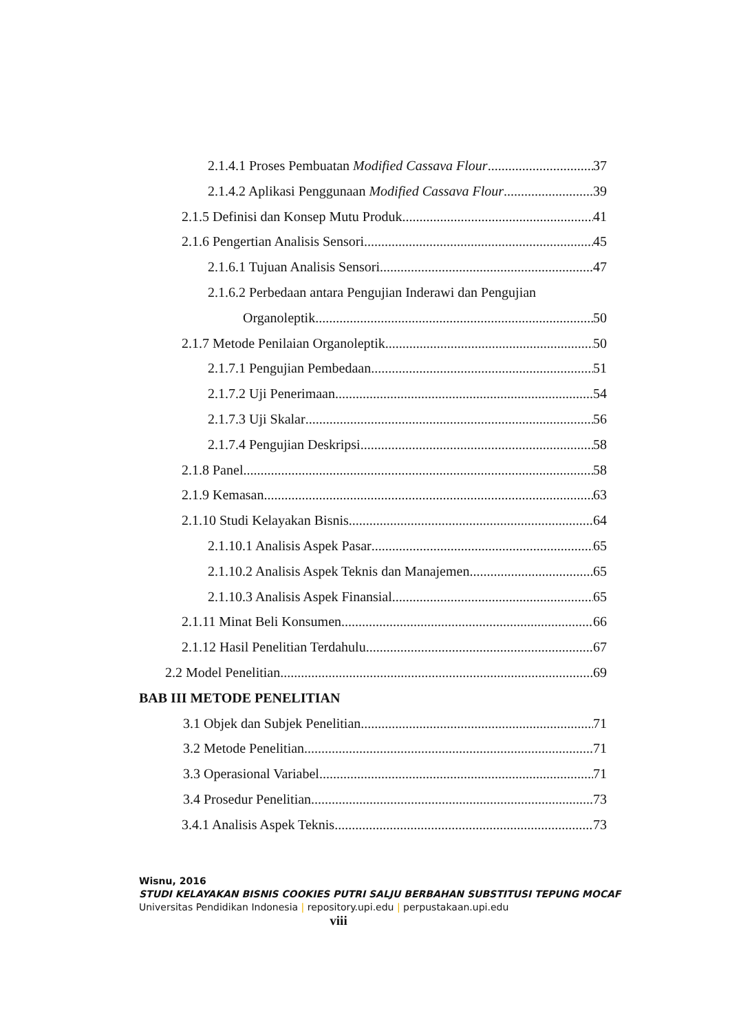2.1.4.1 Proses Pembuatan Modified Cassava Flour 37
2.1.4.2 Aplikasi Penggunaan Modified Cassava Flour 39
2.1.5 Definisi dan Konsep Mutu Produk 41
2.1.6 Pengertian Analisis Sensori 45
2.1.6.1 Tujuan Analisis Sensori 47
2.1.6.2 Perbedaan antara Pengujian Inderawi dan Pengujian
Organoleptik 50
2.1.7 Metode Penilaian Organoleptik 50
2.1.7.1 Pengujian Pembedaan 51
2.1.7.2 Uji Penerimaan 54
2.1.7.3 Uji Skalar 56
2.1.7.4 Pengujian Deskripsi 58
2.1.8 Panel 58
2.1.9 Kemasan 63
2.1.10 Studi Kelayakan Bisnis 64
2.1.10.1 Analisis Aspek Pasar 65
2.1.10.2 Analisis Aspek Teknis dan Manajemen 65
2.1.10.3 Analisis Aspek Finansial 65
2.1.11 Minat Beli Konsumen 66
2.1.12 Hasil Penelitian Terdahulu 67
2.2 Model Penelitian 69
BAB III METODE PENELITIAN
3.1 Objek dan Subjek Penelitian 71
3.2 Metode Penelitian 71
3.3 Operasional Variabel 71
3.4 Prosedur Penelitian 73
3.4.1 Analisis Aspek Teknis 73
Wisnu, 2016
STUDI KELAYAKAN BISNIS COOKIES PUTRI SALJU BERBAHAN SUBSTITUSI TEPUNG MOCAF
Universitas Pendidikan Indonesia | repository.upi.edu | perpustakaan.upi.edu
viii